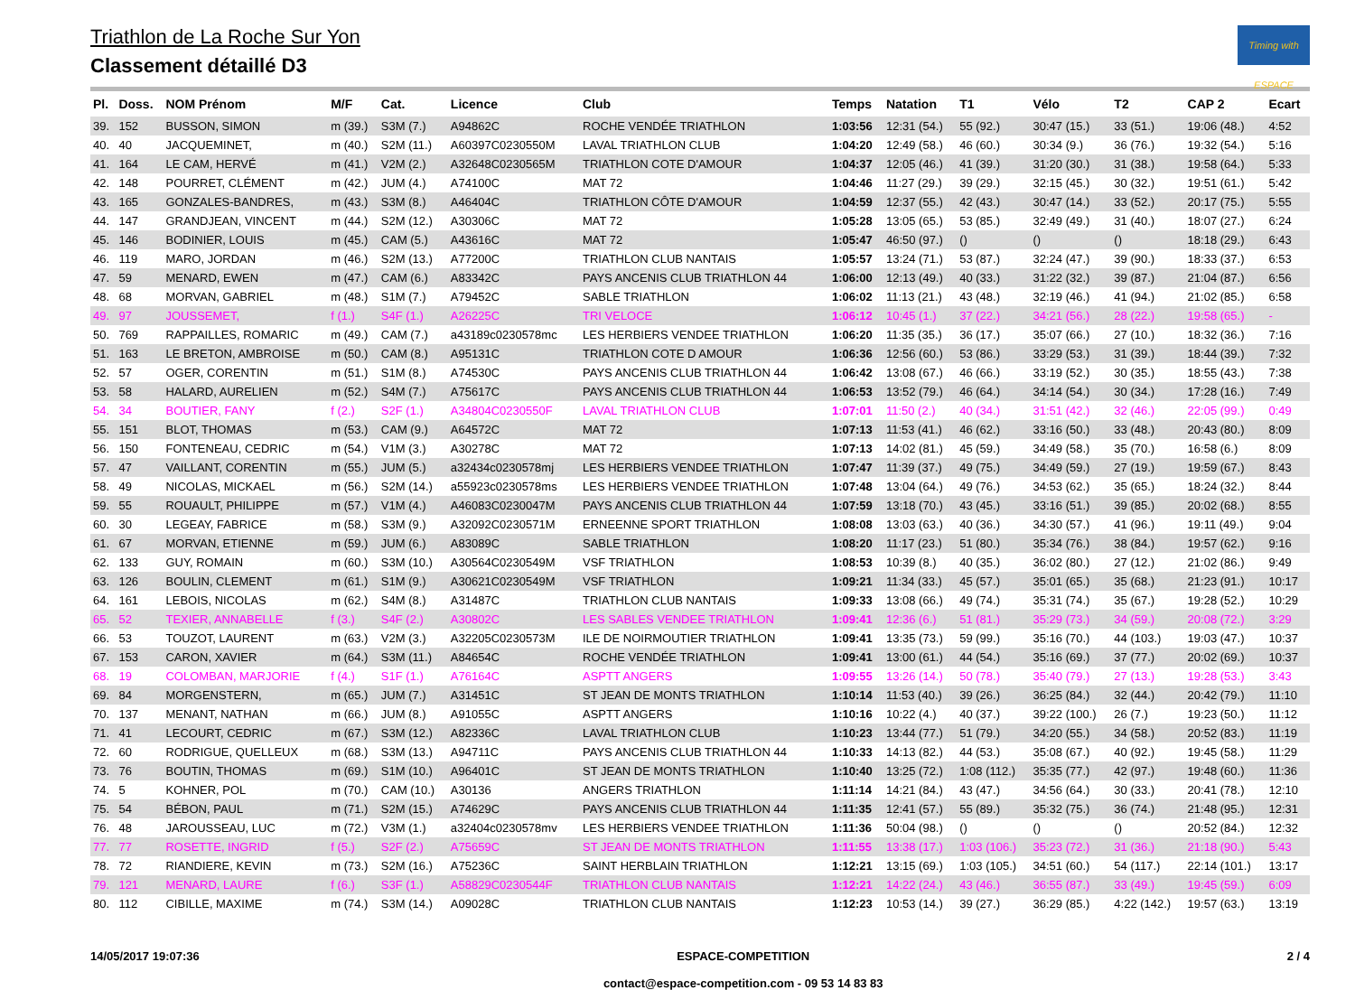Triathlon de La Roche Sur Yon
Classement détaillé D3
Timing with ESPACE
| Pl. | Doss. | NOM Prénom | M/F | Cat. | Licence | Club | Temps | Natation | T1 | Vélo | T2 | CAP 2 | Ecart |
| --- | --- | --- | --- | --- | --- | --- | --- | --- | --- | --- | --- | --- | --- |
| 39. | 152 | BUSSON, SIMON | m (39.) | S3M (7.) | A94862C | ROCHE VENDÉE TRIATHLON | 1:03:56 | 12:31 (54.) | 55 (92.) | 30:47 (15.) | 33 (51.) | 19:06 (48.) | 4:52 |
| 40. | 40 | JACQUEMINET, | m (40.) | S2M (11.) | A60397C0230550M | LAVAL TRIATHLON CLUB | 1:04:20 | 12:49 (58.) | 46 (60.) | 30:34 (9.) | 36 (76.) | 19:32 (54.) | 5:16 |
| 41. | 164 | LE CAM, HERVÉ | m (41.) | V2M (2.) | A32648C0230565M | TRIATHLON COTE D'AMOUR | 1:04:37 | 12:05 (46.) | 41 (39.) | 31:20 (30.) | 31 (38.) | 19:58 (64.) | 5:33 |
| 42. | 148 | POURRET, CLÉMENT | m (42.) | JUM (4.) | A74100C | MAT 72 | 1:04:46 | 11:27 (29.) | 39 (29.) | 32:15 (45.) | 30 (32.) | 19:51 (61.) | 5:42 |
| 43. | 165 | GONZALES-BANDRES, | m (43.) | S3M (8.) | A46404C | TRIATHLON CÔTE D'AMOUR | 1:04:59 | 12:37 (55.) | 42 (43.) | 30:47 (14.) | 33 (52.) | 20:17 (75.) | 5:55 |
| 44. | 147 | GRANDJEAN, VINCENT | m (44.) | S2M (12.) | A30306C | MAT 72 | 1:05:28 | 13:05 (65.) | 53 (85.) | 32:49 (49.) | 31 (40.) | 18:07 (27.) | 6:24 |
| 45. | 146 | BODINIER, LOUIS | m (45.) | CAM (5.) | A43616C | MAT 72 | 1:05:47 | 46:50 (97.) | () | () | () | 18:18 (29.) | 6:43 |
| 46. | 119 | MARO, JORDAN | m (46.) | S2M (13.) | A77200C | TRIATHLON CLUB NANTAIS | 1:05:57 | 13:24 (71.) | 53 (87.) | 32:24 (47.) | 39 (90.) | 18:33 (37.) | 6:53 |
| 47. | 59 | MENARD, EWEN | m (47.) | CAM (6.) | A83342C | PAYS ANCENIS CLUB TRIATHLON 44 | 1:06:00 | 12:13 (49.) | 40 (33.) | 31:22 (32.) | 39 (87.) | 21:04 (87.) | 6:56 |
| 48. | 68 | MORVAN, GABRIEL | m (48.) | S1M (7.) | A79452C | SABLE TRIATHLON | 1:06:02 | 11:13 (21.) | 43 (48.) | 32:19 (46.) | 41 (94.) | 21:02 (85.) | 6:58 |
| 49. | 97 | JOUSSEMET, | f (1.) | S4F (1.) | A26225C | TRI VELOCE | 1:06:12 | 10:45 (1.) | 37 (22.) | 34:21 (56.) | 28 (22.) | 19:58 (65.) | - |
| 50. | 769 | RAPPAILLES, ROMARIC | m (49.) | CAM (7.) | a43189c0230578mc | LES HERBIERS VENDEE TRIATHLON | 1:06:20 | 11:35 (35.) | 36 (17.) | 35:07 (66.) | 27 (10.) | 18:32 (36.) | 7:16 |
| 51. | 163 | LE BRETON, AMBROISE | m (50.) | CAM (8.) | A95131C | TRIATHLON COTE D AMOUR | 1:06:36 | 12:56 (60.) | 53 (86.) | 33:29 (53.) | 31 (39.) | 18:44 (39.) | 7:32 |
| 52. | 57 | OGER, CORENTIN | m (51.) | S1M (8.) | A74530C | PAYS ANCENIS CLUB TRIATHLON 44 | 1:06:42 | 13:08 (67.) | 46 (66.) | 33:19 (52.) | 30 (35.) | 18:55 (43.) | 7:38 |
| 53. | 58 | HALARD, AURELIEN | m (52.) | S4M (7.) | A75617C | PAYS ANCENIS CLUB TRIATHLON 44 | 1:06:53 | 13:52 (79.) | 46 (64.) | 34:14 (54.) | 30 (34.) | 17:28 (16.) | 7:49 |
| 54. | 34 | BOUTIER, FANY | f (2.) | S2F (1.) | A34804C0230550F | LAVAL TRIATHLON CLUB | 1:07:01 | 11:50 (2.) | 40 (34.) | 31:51 (42.) | 32 (46.) | 22:05 (99.) | 0:49 |
| 55. | 151 | BLOT, THOMAS | m (53.) | CAM (9.) | A64572C | MAT 72 | 1:07:13 | 11:53 (41.) | 46 (62.) | 33:16 (50.) | 33 (48.) | 20:43 (80.) | 8:09 |
| 56. | 150 | FONTENEAU, CEDRIC | m (54.) | V1M (3.) | A30278C | MAT 72 | 1:07:13 | 14:02 (81.) | 45 (59.) | 34:49 (58.) | 35 (70.) | 16:58 (6.) | 8:09 |
| 57. | 47 | VAILLANT, CORENTIN | m (55.) | JUM (5.) | a32434c0230578mj | LES HERBIERS VENDEE TRIATHLON | 1:07:47 | 11:39 (37.) | 49 (75.) | 34:49 (59.) | 27 (19.) | 19:59 (67.) | 8:43 |
| 58. | 49 | NICOLAS, MICKAEL | m (56.) | S2M (14.) | a55923c0230578ms | LES HERBIERS VENDEE TRIATHLON | 1:07:48 | 13:04 (64.) | 49 (76.) | 34:53 (62.) | 35 (65.) | 18:24 (32.) | 8:44 |
| 59. | 55 | ROUAULT, PHILIPPE | m (57.) | V1M (4.) | A46083C0230047M | PAYS ANCENIS CLUB TRIATHLON 44 | 1:07:59 | 13:18 (70.) | 43 (45.) | 33:16 (51.) | 39 (85.) | 20:02 (68.) | 8:55 |
| 60. | 30 | LEGEAY, FABRICE | m (58.) | S3M (9.) | A32092C0230571M | ERNEENNE SPORT TRIATHLON | 1:08:08 | 13:03 (63.) | 40 (36.) | 34:30 (57.) | 41 (96.) | 19:11 (49.) | 9:04 |
| 61. | 67 | MORVAN, ETIENNE | m (59.) | JUM (6.) | A83089C | SABLE TRIATHLON | 1:08:20 | 11:17 (23.) | 51 (80.) | 35:34 (76.) | 38 (84.) | 19:57 (62.) | 9:16 |
| 62. | 133 | GUY, ROMAIN | m (60.) | S3M (10.) | A30564C0230549M | VSF TRIATHLON | 1:08:53 | 10:39 (8.) | 40 (35.) | 36:02 (80.) | 27 (12.) | 21:02 (86.) | 9:49 |
| 63. | 126 | BOULIN, CLEMENT | m (61.) | S1M (9.) | A30621C0230549M | VSF TRIATHLON | 1:09:21 | 11:34 (33.) | 45 (57.) | 35:01 (65.) | 35 (68.) | 21:23 (91.) | 10:17 |
| 64. | 161 | LEBOIS, NICOLAS | m (62.) | S4M (8.) | A31487C | TRIATHLON CLUB NANTAIS | 1:09:33 | 13:08 (66.) | 49 (74.) | 35:31 (74.) | 35 (67.) | 19:28 (52.) | 10:29 |
| 65. | 52 | TEXIER, ANNABELLE | f (3.) | S4F (2.) | A30802C | LES SABLES VENDEE TRIATHLON | 1:09:41 | 12:36 (6.) | 51 (81.) | 35:29 (73.) | 34 (59.) | 20:08 (72.) | 3:29 |
| 66. | 53 | TOUZOT, LAURENT | m (63.) | V2M (3.) | A32205C0230573M | ILE DE NOIRMOUTIER TRIATHLON | 1:09:41 | 13:35 (73.) | 59 (99.) | 35:16 (70.) | 44 (103.) | 19:03 (47.) | 10:37 |
| 67. | 153 | CARON, XAVIER | m (64.) | S3M (11.) | A84654C | ROCHE VENDÉE TRIATHLON | 1:09:41 | 13:00 (61.) | 44 (54.) | 35:16 (69.) | 37 (77.) | 20:02 (69.) | 10:37 |
| 68. | 19 | COLOMBAN, MARJORIE | f (4.) | S1F (1.) | A76164C | ASPTT ANGERS | 1:09:55 | 13:26 (14.) | 50 (78.) | 35:40 (79.) | 27 (13.) | 19:28 (53.) | 3:43 |
| 69. | 84 | MORGENSTERN, | m (65.) | JUM (7.) | A31451C | ST JEAN DE MONTS TRIATHLON | 1:10:14 | 11:53 (40.) | 39 (26.) | 36:25 (84.) | 32 (44.) | 20:42 (79.) | 11:10 |
| 70. | 137 | MENANT, NATHAN | m (66.) | JUM (8.) | A91055C | ASPTT ANGERS | 1:10:16 | 10:22 (4.) | 40 (37.) | 39:22 (100.) | 26 (7.) | 19:23 (50.) | 11:12 |
| 71. | 41 | LECOURT, CEDRIC | m (67.) | S3M (12.) | A82336C | LAVAL TRIATHLON CLUB | 1:10:23 | 13:44 (77.) | 51 (79.) | 34:20 (55.) | 34 (58.) | 20:52 (83.) | 11:19 |
| 72. | 60 | RODRIGUE, QUELLEUX | m (68.) | S3M (13.) | A94711C | PAYS ANCENIS CLUB TRIATHLON 44 | 1:10:33 | 14:13 (82.) | 44 (53.) | 35:08 (67.) | 40 (92.) | 19:45 (58.) | 11:29 |
| 73. | 76 | BOUTIN, THOMAS | m (69.) | S1M (10.) | A96401C | ST JEAN DE MONTS TRIATHLON | 1:10:40 | 13:25 (72.) | 1:08 (112.) | 35:35 (77.) | 42 (97.) | 19:48 (60.) | 11:36 |
| 74. | 5 | KOHNER, POL | m (70.) | CAM (10.) | A30136 | ANGERS TRIATHLON | 1:11:14 | 14:21 (84.) | 43 (47.) | 34:56 (64.) | 30 (33.) | 20:41 (78.) | 12:10 |
| 75. | 54 | BÉBON, PAUL | m (71.) | S2M (15.) | A74629C | PAYS ANCENIS CLUB TRIATHLON 44 | 1:11:35 | 12:41 (57.) | 55 (89.) | 35:32 (75.) | 36 (74.) | 21:48 (95.) | 12:31 |
| 76. | 48 | JAROUSSEAU, LUC | m (72.) | V3M (1.) | a32404c0230578mv | LES HERBIERS VENDEE TRIATHLON | 1:11:36 | 50:04 (98.) | () | () | () | 20:52 (84.) | 12:32 |
| 77. | 77 | ROSETTE, INGRID | f (5.) | S2F (2.) | A75659C | ST JEAN DE MONTS TRIATHLON | 1:11:55 | 13:38 (17.) | 1:03 (106.) | 35:23 (72.) | 31 (36.) | 21:18 (90.) | 5:43 |
| 78. | 72 | RIANDIERE, KEVIN | m (73.) | S2M (16.) | A75236C | SAINT HERBLAIN TRIATHLON | 1:12:21 | 13:15 (69.) | 1:03 (105.) | 34:51 (60.) | 54 (117.) | 22:14 (101.) | 13:17 |
| 79. | 121 | MENARD, LAURE | f (6.) | S3F (1.) | A58829C0230544F | TRIATHLON CLUB NANTAIS | 1:12:21 | 14:22 (24.) | 43 (46.) | 36:55 (87.) | 33 (49.) | 19:45 (59.) | 6:09 |
| 80. | 112 | CIBILLE, MAXIME | m (74.) | S3M (14.) | A09028C | TRIATHLON CLUB NANTAIS | 1:12:23 | 10:53 (14.) | 39 (27.) | 36:29 (85.) | 4:22 (142.) | 19:57 (63.) | 13:19 |
14/05/2017 19:07:36 ESPACE-COMPETITION
contact@espace-competition.com - 09 53 14 83 83
2 / 4